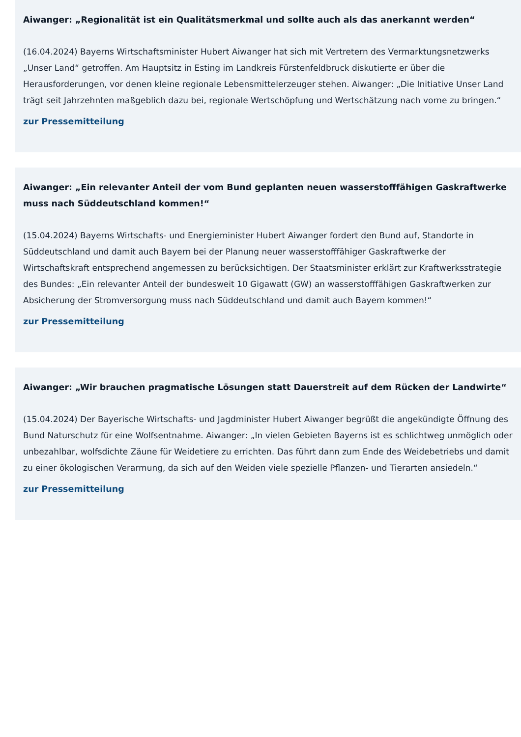Aiwanger: „Regionalität ist ein Qualitätsmerkmal und sollte auch als das anerkannt werden“
(16.04.2024) Bayerns Wirtschaftsminister Hubert Aiwanger hat sich mit Vertretern des Vermarktungsnetzwerks „Unser Land“ getroffen. Am Hauptsitz in Esting im Landkreis Fürstenfeldbruck diskutierte er über die Herausforderungen, vor denen kleine regionale Lebensmittelerzeuger stehen. Aiwanger: „Die Initiative Unser Land trägt seit Jahrzehnten maßgeblich dazu bei, regionale Wertschöpfung und Wertschätzung nach vorne zu bringen.“
zur Pressemitteilung
Aiwanger: „Ein relevanter Anteil der vom Bund geplanten neuen wasserstofffähigen Gaskraftwerke muss nach Süddeutschland kommen!“
(15.04.2024) Bayerns Wirtschafts- und Energieminister Hubert Aiwanger fordert den Bund auf, Standorte in Süddeutschland und damit auch Bayern bei der Planung neuer wasserstofffähiger Gaskraftwerke der Wirtschaftskraft entsprechend angemessen zu berücksichtigen. Der Staatsminister erklärt zur Kraftwerksstrategie des Bundes: „Ein relevanter Anteil der bundesweit 10 Gigawatt (GW) an wasserstofffähigen Gaskraftwerken zur Absicherung der Stromversorgung muss nach Süddeutschland und damit auch Bayern kommen!“
zur Pressemitteilung
Aiwanger: „Wir brauchen pragmatische Lösungen statt Dauerstreit auf dem Rücken der Landwirte“
(15.04.2024) Der Bayerische Wirtschafts- und Jagdminister Hubert Aiwanger begrüßt die angekündigte Öffnung des Bund Naturschutz für eine Wolfsentnahme. Aiwanger: „In vielen Gebieten Bayerns ist es schlichtweg unmöglich oder unbezahlbar, wolfsdichte Zäune für Weidetiere zu errichten. Das führt dann zum Ende des Weidebetriebs und damit zu einer ökologischen Verarmung, da sich auf den Weiden viele spezielle Pflanzen- und Tierarten ansiedeln.“
zur Pressemitteilung